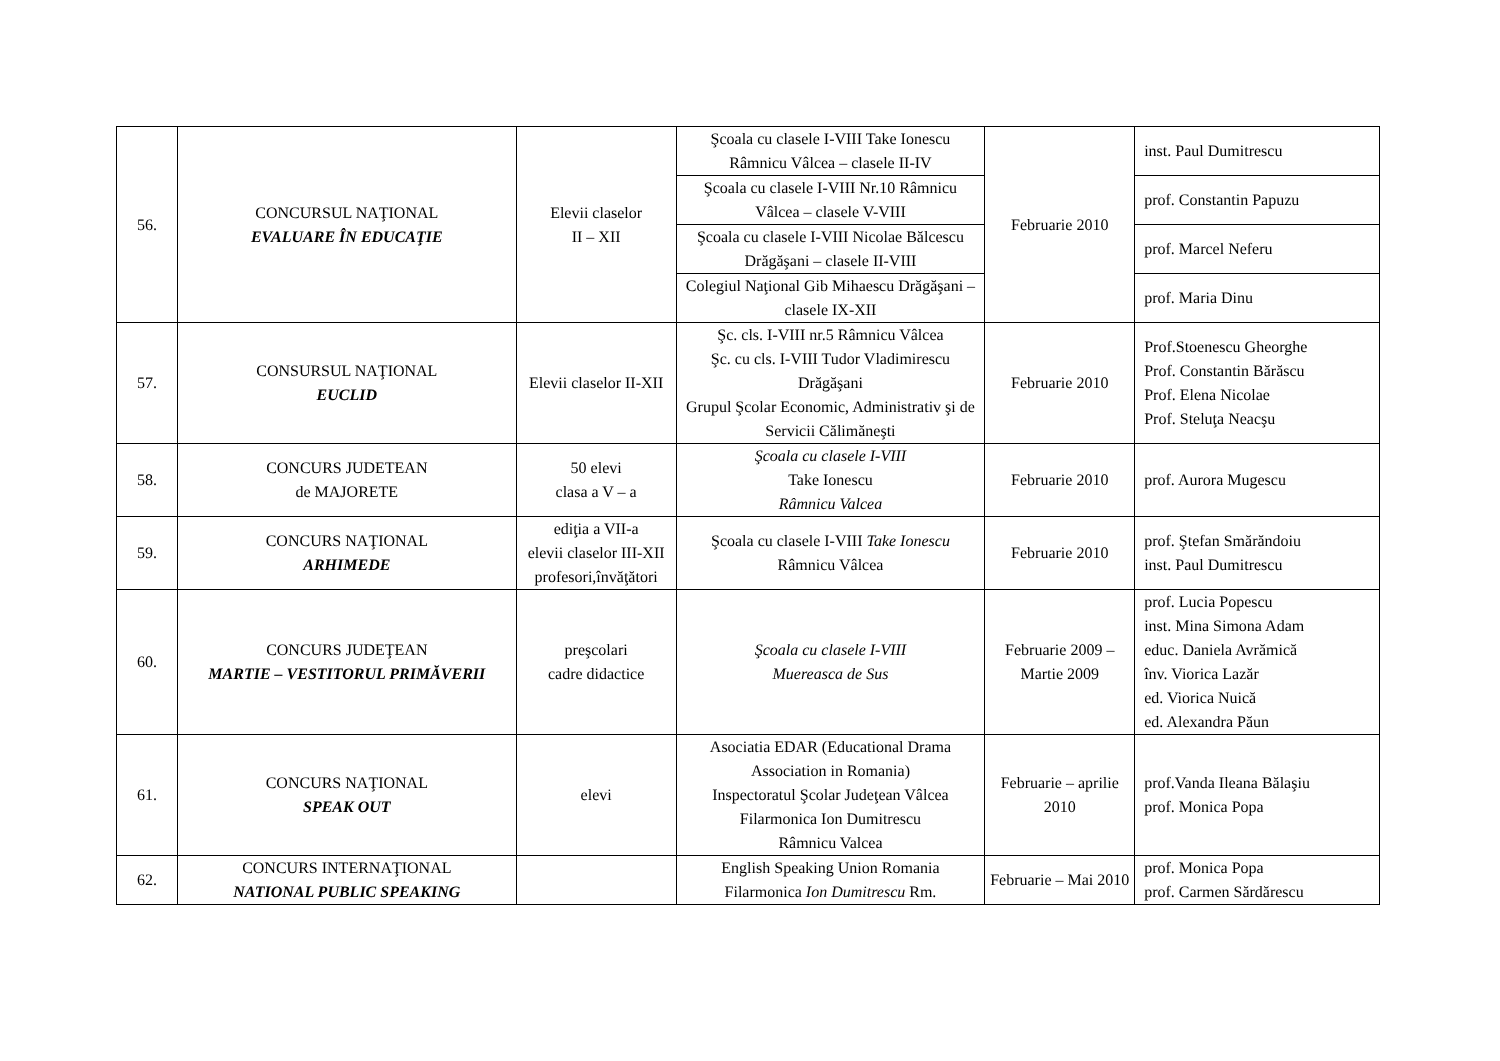| 56. | CONCURSUL NAŢIONAL EVALUARE ÎN EDUCAŢIE | Elevii claselor II – XII | Şcoala cu clasele I-VIII Take Ionescu Râmnicu Vâlcea – clasele II-IV | Februarie 2010 | inst. Paul Dumitrescu |
| | | | Şcoala cu clasele I-VIII Nr.10 Râmnicu Vâlcea – clasele V-VIII | | prof. Constantin Papuzu |
| | | | Şcoala cu clasele I-VIII Nicolae Bălcescu Drăgăşani – clasele II-VIII | | prof. Marcel Neferu |
| | | | Colegiul Naţional Gib Mihaescu Drăgăşani – clasele IX-XII | | prof. Maria Dinu |
| 57. | CONSURSUL NAŢIONAL EUCLID | Elevii claselor II-XII | Şc. cls. I-VIII nr.5 Râmnicu Vâlcea Şc. cu cls. I-VIII Tudor Vladimirescu Drăgăşani Grupul Şcolar Economic, Administrativ şi de Servicii Călimăneşti | Februarie 2010 | Prof.Stoenescu Gheorghe Prof. Constantin Bărăscu Prof. Elena Nicolae Prof. Steluţa Neacşu |
| 58. | CONCURS JUDETEAN de MAJORETE | 50 elevi clasa a V – a | Şcoala cu clasele I-VIII Take Ionescu Râmnicu Valcea | Februarie 2010 | prof. Aurora Mugescu |
| 59. | CONCURS NAŢIONAL ARHIMEDE | ediţia a VII-a elevii claselor III-XII profesori,învăţători | Şcoala cu clasele I-VIII Take Ionescu Râmnicu Vâlcea | Februarie 2010 | prof. Ştefan Smărăndoiu inst. Paul Dumitrescu |
| 60. | CONCURS JUDEŢEAN MARTIE – VESTITORUL PRIMĂVERII | preşcolari cadre didactice | Şcoala cu clasele I-VIII Muereasca de Sus | Februarie 2009 – Martie 2009 | prof. Lucia Popescu inst. Mina Simona Adam educ. Daniela Avrămică înv. Viorica Lazăr ed. Viorica Nuică ed. Alexandra Păun |
| 61. | CONCURS NAŢIONAL SPEAK OUT | elevi | Asociatia EDAR (Educational Drama Association in Romania) Inspectoratul Şcolar Judeţean Vâlcea Filarmonica Ion Dumitrescu Râmnicu Valcea | Februarie – aprilie 2010 | prof.Vanda Ileana Bălaşiu prof. Monica Popa |
| 62. | CONCURS INTERNAŢIONAL NATIONAL PUBLIC SPEAKING | | English Speaking Union Romania Filarmonica Ion Dumitrescu Rm. | Februarie – Mai 2010 | prof. Monica Popa prof. Carmen Sărdărescu |